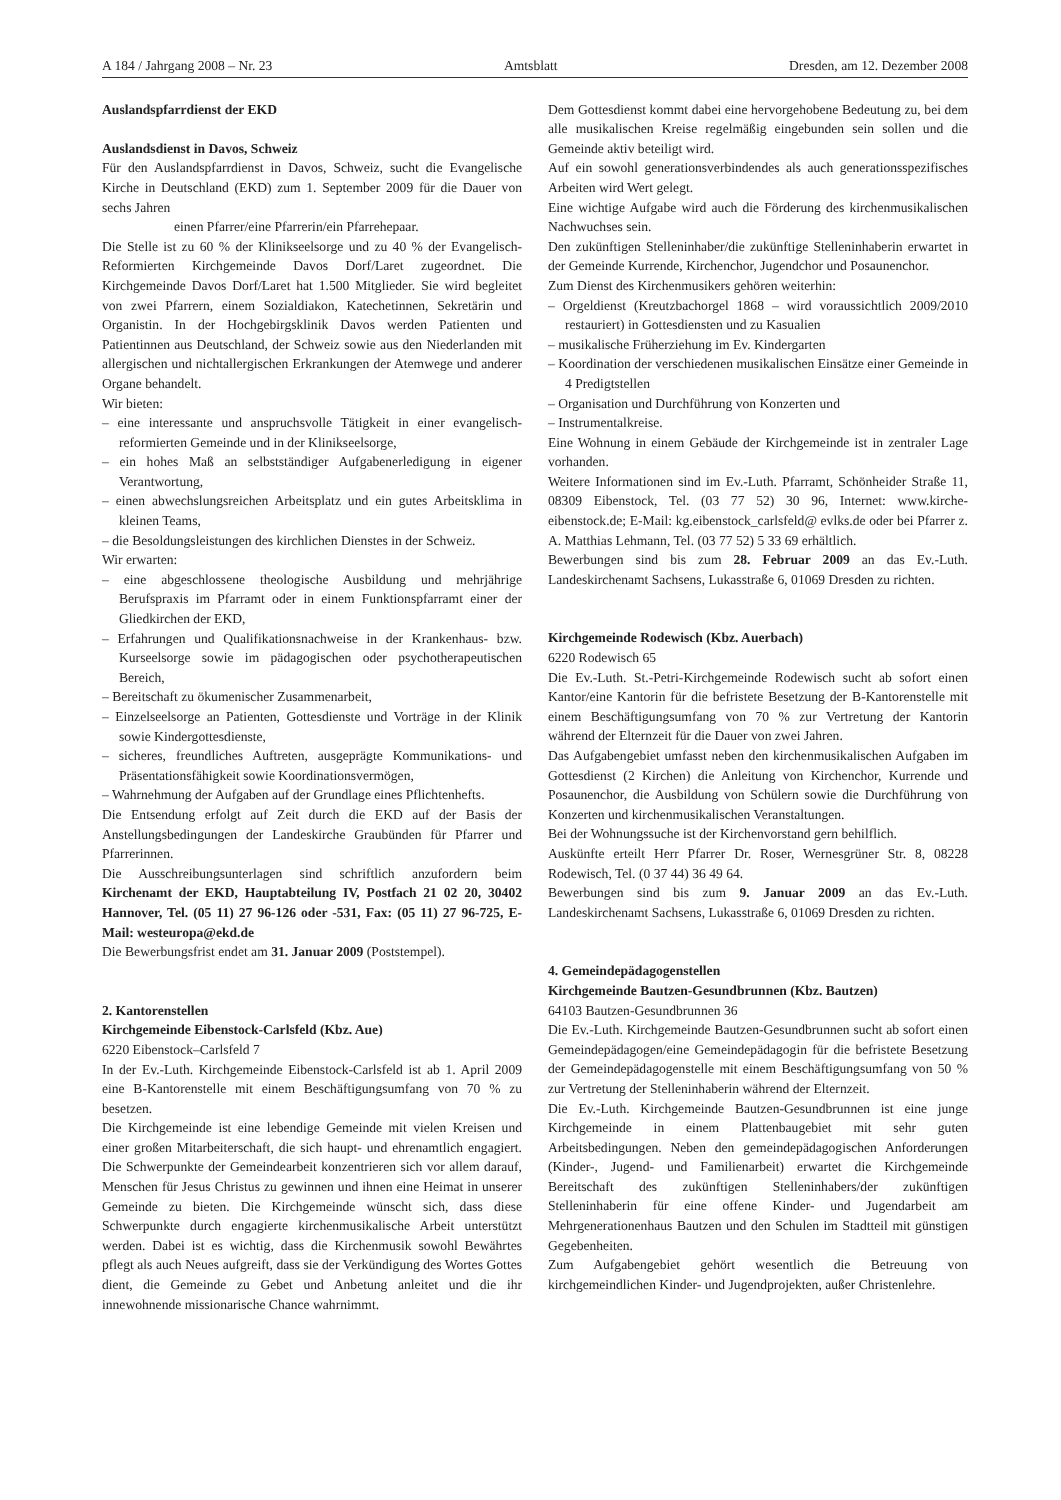A 184 / Jahrgang 2008 – Nr. 23 Amtsblatt Dresden, am 12. Dezember 2008
Auslandspfarrdienst der EKD
Auslandsdienst in Davos, Schweiz
Für den Auslandspfarrdienst in Davos, Schweiz, sucht die Evangelische Kirche in Deutschland (EKD) zum 1. September 2009 für die Dauer von sechs Jahren
einen Pfarrer/eine Pfarrerin/ein Pfarrehepaar.
Die Stelle ist zu 60 % der Klinikseelsorge und zu 40 % der Evangelisch-Reformierten Kirchgemeinde Davos Dorf/Laret zugeordnet. Die Kirchgemeinde Davos Dorf/Laret hat 1.500 Mitglieder. Sie wird begleitet von zwei Pfarrern, einem Sozialdiakon, Katechetinnen, Sekretärin und Organistin. In der Hochgebirgsklinik Davos werden Patienten und Patientinnen aus Deutschland, der Schweiz sowie aus den Niederlanden mit allergischen und nichtallergischen Erkrankungen der Atemwege und anderer Organe behandelt.
Wir bieten:
– eine interessante und anspruchsvolle Tätigkeit in einer evangelisch-reformierten Gemeinde und in der Klinikseelsorge,
– ein hohes Maß an selbstständiger Aufgabenerledigung in eigener Verantwortung,
– einen abwechslungsreichen Arbeitsplatz und ein gutes Arbeitsklima in kleinen Teams,
– die Besoldungsleistungen des kirchlichen Dienstes in der Schweiz.
Wir erwarten:
– eine abgeschlossene theologische Ausbildung und mehrjährige Berufspraxis im Pfarramt oder in einem Funktionspfarramt einer der Gliedkirchen der EKD,
– Erfahrungen und Qualifikationsnachweise in der Krankenhaus- bzw. Kurseelsorge sowie im pädagogischen oder psychotherapeutischen Bereich,
– Bereitschaft zu ökumenischer Zusammenarbeit,
– Einzelseelsorge an Patienten, Gottesdienste und Vorträge in der Klinik sowie Kindergottesdienste,
– sicheres, freundliches Auftreten, ausgeprägte Kommunikations- und Präsentationsfähigkeit sowie Koordinationsvermögen,
– Wahrnehmung der Aufgaben auf der Grundlage eines Pflichtenhefts.
Die Entsendung erfolgt auf Zeit durch die EKD auf der Basis der Anstellungsbedingungen der Landeskirche Graubünden für Pfarrer und Pfarrerinnen.
Die Ausschreibungsunterlagen sind schriftlich anzufordern beim Kirchenamt der EKD, Hauptabteilung IV, Postfach 21 02 20, 30402 Hannover, Tel. (05 11) 27 96-126 oder -531, Fax: (05 11) 27 96-725, E-Mail: westeuropa@ekd.de
Die Bewerbungsfrist endet am 31. Januar 2009 (Poststempel).
2. Kantorenstellen
Kirchgemeinde Eibenstock-Carlsfeld (Kbz. Aue)
6220 Eibenstock–Carlsfeld 7
In der Ev.-Luth. Kirchgemeinde Eibenstock-Carlsfeld ist ab 1. April 2009 eine B-Kantorenstelle mit einem Beschäftigungsumfang von 70 % zu besetzen.
Die Kirchgemeinde ist eine lebendige Gemeinde mit vielen Kreisen und einer großen Mitarbeiterschaft, die sich haupt- und ehrenamtlich engagiert. Die Schwerpunkte der Gemeindearbeit konzentrieren sich vor allem darauf, Menschen für Jesus Christus zu gewinnen und ihnen eine Heimat in unserer Gemeinde zu bieten. Die Kirchgemeinde wünscht sich, dass diese Schwerpunkte durch engagierte kirchenmusikalische Arbeit unterstützt werden. Dabei ist es wichtig, dass die Kirchenmusik sowohl Bewährtes pflegt als auch Neues aufgreift, dass sie der Verkündigung des Wortes Gottes dient, die Gemeinde zu Gebet und Anbetung anleitet und die ihr innewohnende missionarische Chance wahrnimmt.
Dem Gottesdienst kommt dabei eine hervorgehobene Bedeutung zu, bei dem alle musikalischen Kreise regelmäßig eingebunden sein sollen und die Gemeinde aktiv beteiligt wird.
Auf ein sowohl generationsverbindendes als auch generationsspezifisches Arbeiten wird Wert gelegt.
Eine wichtige Aufgabe wird auch die Förderung des kirchenmusikalischen Nachwuchses sein.
Den zukünftigen Stelleninhaber/die zukünftige Stelleninhaberin erwartet in der Gemeinde Kurrende, Kirchenchor, Jugendchor und Posaunenchor.
Zum Dienst des Kirchenmusikers gehören weiterhin:
– Orgeldienst (Kreutzbachorgel 1868 – wird voraussichtlich 2009/2010 restauriert) in Gottesdiensten und zu Kasualien
– musikalische Früherziehung im Ev. Kindergarten
– Koordination der verschiedenen musikalischen Einsätze einer Gemeinde in 4 Predigtstellen
– Organisation und Durchführung von Konzerten und
– Instrumentalkreise.
Eine Wohnung in einem Gebäude der Kirchgemeinde ist in zentraler Lage vorhanden.
Weitere Informationen sind im Ev.-Luth. Pfarramt, Schönheider Straße 11, 08309 Eibenstock, Tel. (03 77 52) 30 96, Internet: www.kirche-eibenstock.de; E-Mail: kg.eibenstock_carlsfeld@ evlks.de oder bei Pfarrer z. A. Matthias Lehmann, Tel. (03 77 52) 5 33 69 erhältlich.
Bewerbungen sind bis zum 28. Februar 2009 an das Ev.-Luth. Landeskirchenamt Sachsens, Lukasstraße 6, 01069 Dresden zu richten.
Kirchgemeinde Rodewisch (Kbz. Auerbach)
6220 Rodewisch 65
Die Ev.-Luth. St.-Petri-Kirchgemeinde Rodewisch sucht ab sofort einen Kantor/eine Kantorin für die befristete Besetzung der B-Kantorenstelle mit einem Beschäftigungsumfang von 70 % zur Vertretung der Kantorin während der Elternzeit für die Dauer von zwei Jahren.
Das Aufgabengebiet umfasst neben den kirchenmusikalischen Aufgaben im Gottesdienst (2 Kirchen) die Anleitung von Kirchenchor, Kurrende und Posaunenchor, die Ausbildung von Schülern sowie die Durchführung von Konzerten und kirchenmusikalischen Veranstaltungen.
Bei der Wohnungssuche ist der Kirchenvorstand gern behilflich.
Auskünfte erteilt Herr Pfarrer Dr. Roser, Wernesgrüner Str. 8, 08228 Rodewisch, Tel. (0 37 44) 36 49 64.
Bewerbungen sind bis zum 9. Januar 2009 an das Ev.-Luth. Landeskirchenamt Sachsens, Lukasstraße 6, 01069 Dresden zu richten.
4. Gemeindepädagogenstellen
Kirchgemeinde Bautzen-Gesundbrunnen (Kbz. Bautzen)
64103 Bautzen-Gesundbrunnen 36
Die Ev.-Luth. Kirchgemeinde Bautzen-Gesundbrunnen sucht ab sofort einen Gemeindepädagogen/eine Gemeindepädagogin für die befristete Besetzung der Gemeindepädagogenstelle mit einem Beschäftigungsumfang von 50 % zur Vertretung der Stelleninhaberin während der Elternzeit.
Die Ev.-Luth. Kirchgemeinde Bautzen-Gesundbrunnen ist eine junge Kirchgemeinde in einem Plattenbaugebiet mit sehr guten Arbeitsbedingungen. Neben den gemeindepädagogischen Anforderungen (Kinder-, Jugend- und Familienarbeit) erwartet die Kirchgemeinde Bereitschaft des zukünftigen Stelleninhabers/der zukünftigen Stelleninhaberin für eine offene Kinder- und Jugendarbeit am Mehrgenerationenhaus Bautzen und den Schulen im Stadtteil mit günstigen Gegebenheiten.
Zum Aufgabengebiet gehört wesentlich die Betreuung von kirchgemeindlichen Kinder- und Jugendprojekten, außer Christenlehre.